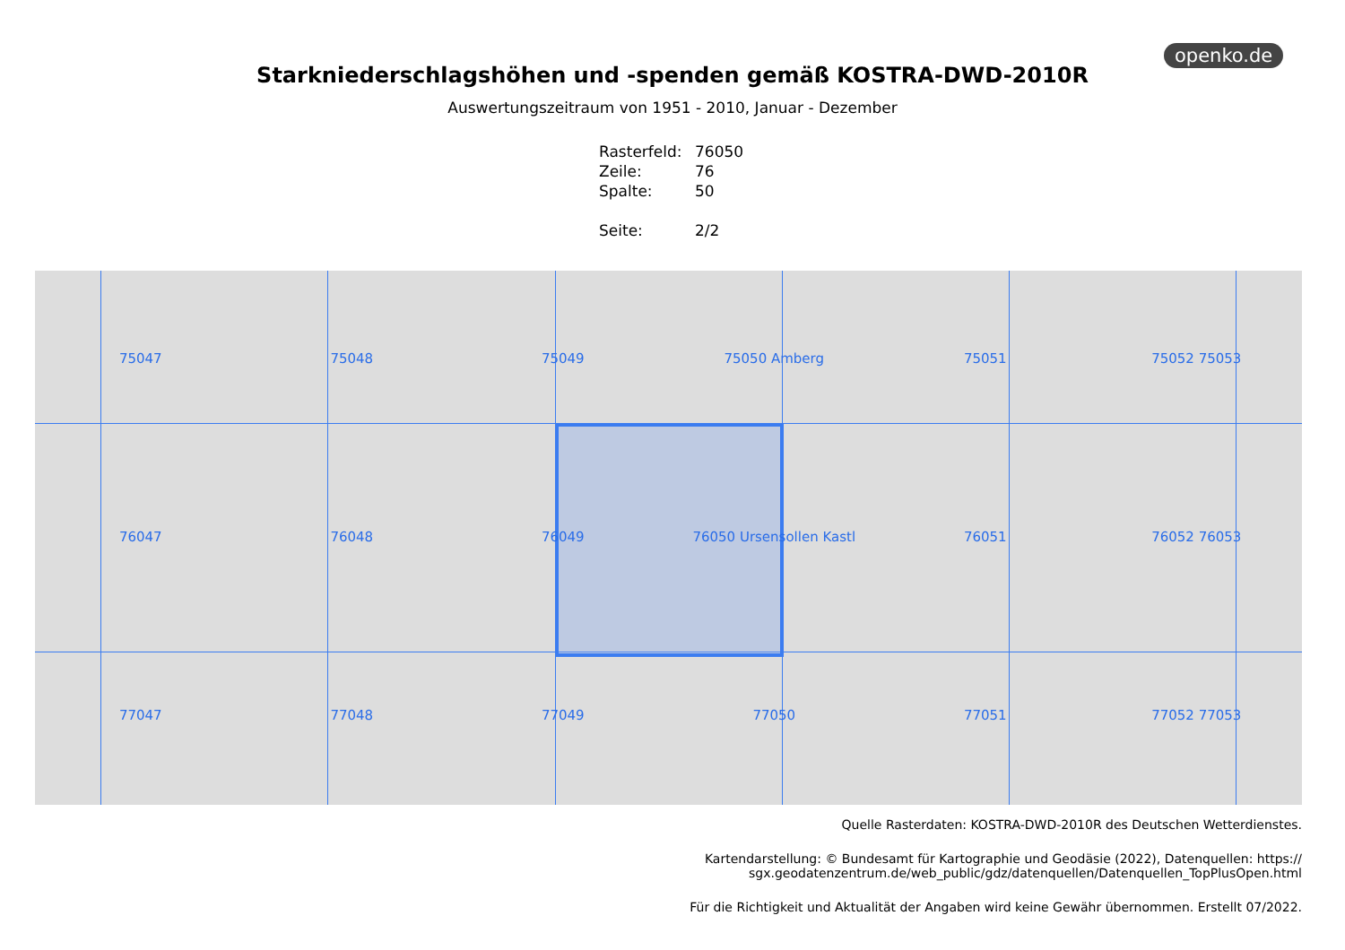openko.de
Starkniederschlagshöhen und -spenden gemäß KOSTRA-DWD-2010R
Auswertungszeitraum von 1951 - 2010, Januar - Dezember
| Rasterfeld: | 76050 |
| Zeile: | 76 |
| Spalte: | 50 |
| Seite: | 2/2 |
75047 75048 75049 75050 Amberg 75051 75052 75053 76047 76048 76049 76050 Ursensollen Kastl 76051 76052 76053 77047 77048 77049 77050 77051 77052 77053
Quelle Rasterdaten: KOSTRA-DWD-2010R des Deutschen Wetterdienstes.
Kartendarstellung: © Bundesamt für Kartographie und Geodäsie (2022), Datenquellen: https://
sgx.geodatenzentrum.de/web_public/gdz/datenquellen/Datenquellen_TopPlusOpen.html
Für die Richtigkeit und Aktualität der Angaben wird keine Gewähr übernommen. Erstellt 07/2022.